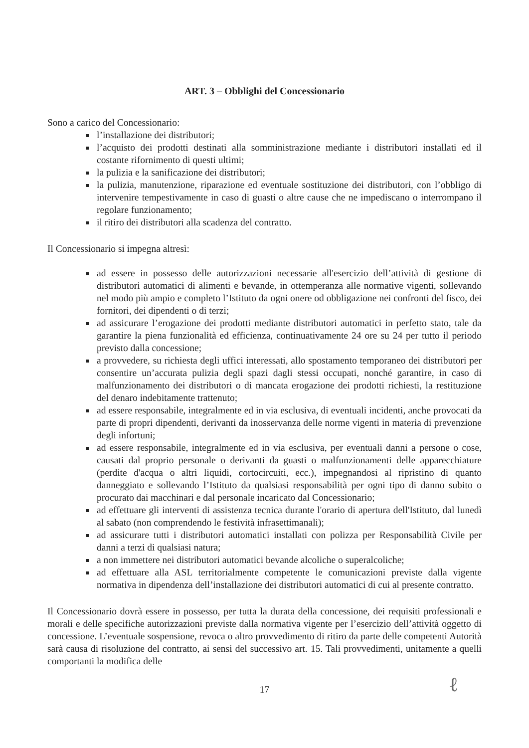ART. 3 – Obblighi del Concessionario
Sono a carico del Concessionario:
l’installazione dei distributori;
l’acquisto dei prodotti destinati alla somministrazione mediante i distributori installati ed il costante rifornimento di questi ultimi;
la pulizia e la sanificazione dei distributori;
la pulizia, manutenzione, riparazione ed eventuale sostituzione dei distributori, con l’obbligo di intervenire tempestivamente in caso di guasti o altre cause che ne impediscano o interrompano il regolare funzionamento;
il ritiro dei distributori alla scadenza del contratto.
Il Concessionario si impegna altresì:
ad essere in possesso delle autorizzazioni necessarie all'esercizio dell’attività di gestione di distributori automatici di alimenti e bevande, in ottemperanza alle normative vigenti, sollevando nel modo più ampio e completo l’Istituto da ogni onere od obbligazione nei confronti del fisco, dei fornitori, dei dipendenti o di terzi;
ad assicurare l’erogazione dei prodotti mediante distributori automatici in perfetto stato, tale da garantire la piena funzionalità ed efficienza, continuativamente 24 ore su 24 per tutto il periodo previsto dalla concessione;
a provvedere, su richiesta degli uffici interessati, allo spostamento temporaneo dei distributori per consentire un’accurata pulizia degli spazi dagli stessi occupati, nonché garantire, in caso di malfunzionamento dei distributori o di mancata erogazione dei prodotti richiesti, la restituzione del denaro indebitamente trattenuto;
ad essere responsabile, integralmente ed in via esclusiva, di eventuali incidenti, anche provocati da parte di propri dipendenti, derivanti da inosservanza delle norme vigenti in materia di prevenzione degli infortuni;
ad essere responsabile, integralmente ed in via esclusiva, per eventuali danni a persone o cose, causati dal proprio personale o derivanti da guasti o malfunzionamenti delle apparecchiature (perdite d'acqua o altri liquidi, cortocircuiti, ecc.), impegnandosi al ripristino di quanto danneggiato e sollevando l’Istituto da qualsiasi responsabilità per ogni tipo di danno subito o procurato dai macchinari e dal personale incaricato dal Concessionario;
ad effettuare gli interventi di assistenza tecnica durante l'orario di apertura dell'Istituto, dal lunedì al sabato (non comprendendo le festività infrasettimanali);
ad assicurare tutti i distributori automatici installati con polizza per Responsabilità Civile per danni a terzi di qualsiasi natura;
a non immettere nei distributori automatici bevande alcoliche o superalcoliche;
ad effettuare alla ASL territorialmente competente le comunicazioni previste dalla vigente normativa in dipendenza dell’installazione dei distributori automatici di cui al presente contratto.
Il Concessionario dovrà essere in possesso, per tutta la durata della concessione, dei requisiti professionali e morali e delle specifiche autorizzazioni previste dalla normativa vigente per l’esercizio dell’attività oggetto di concessione. L’eventuale sospensione, revoca o altro provvedimento di ritiro da parte delle competenti Autorità sarà causa di risoluzione del contratto, ai sensi del successivo art. 15. Tali provvedimenti, unitamente a quelli comportanti la modifica delle
17 ℓ